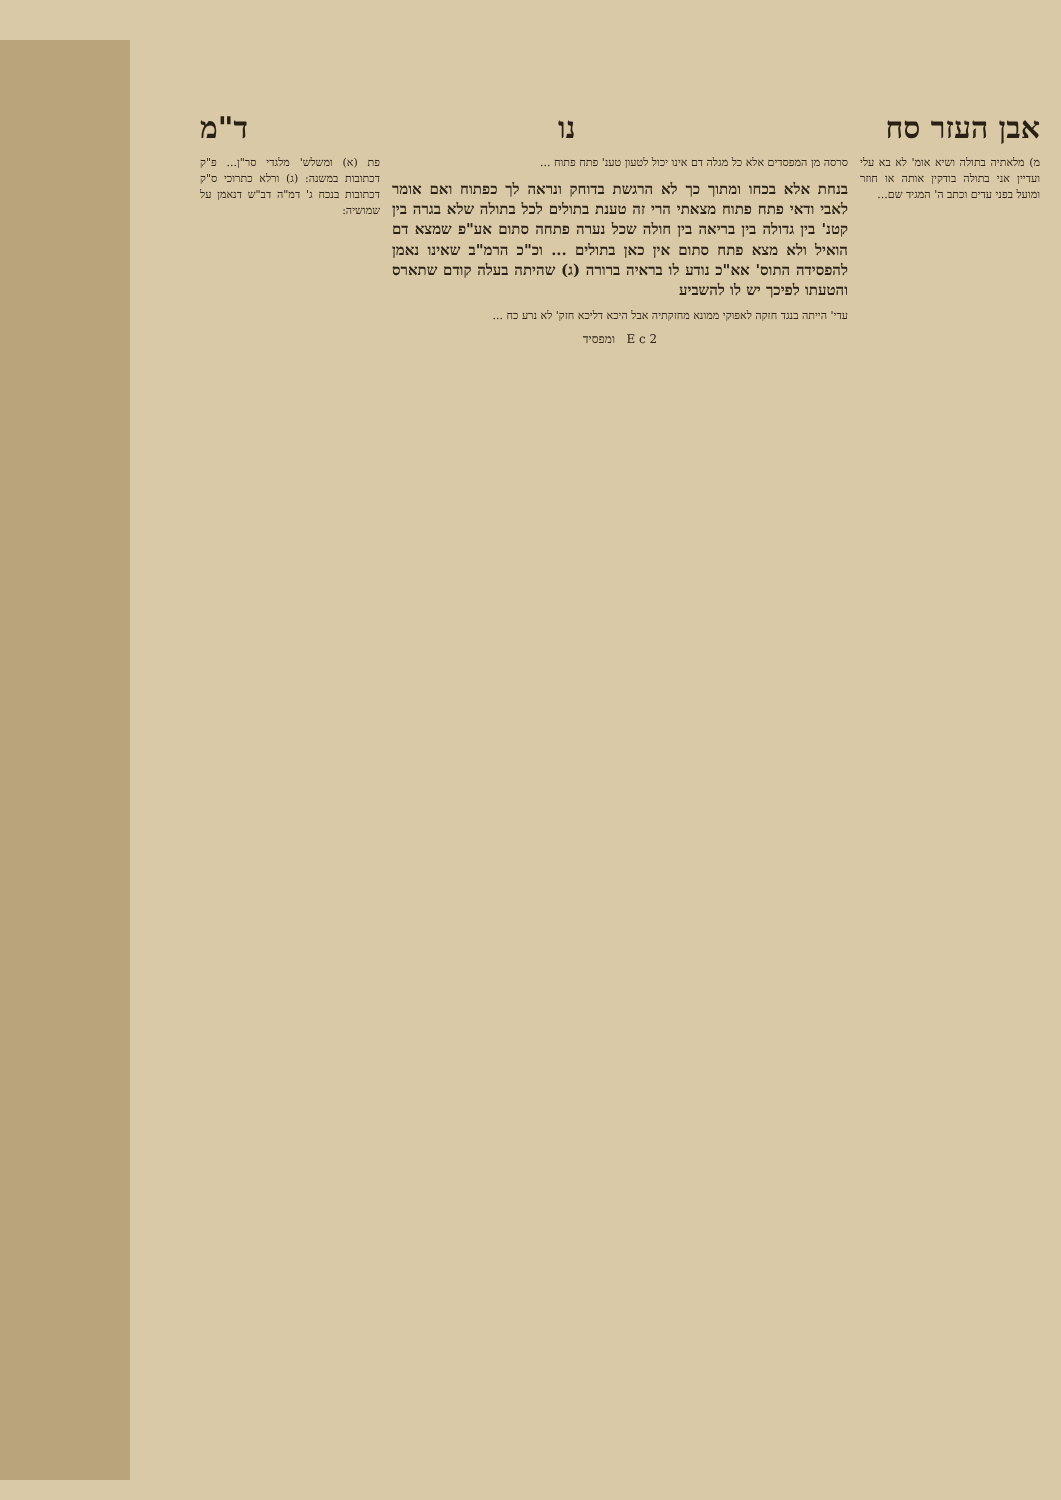אבן העזר סח נו ד"מ
מ) מלאתיה בתולה ושיא אומ' לא בא עלי ועדיין אני בתולה בודקין אותה או חוזר ומועל בפני עדים וכתב ה' המגיד שם...
סרסה מן המפסדים אלא כל מגלה דם אינו יכול לטעון טענ' פתח פתוח ...
בנחת אלא בכחו ומתוך כך לא הרגשת בדוחק ונראה לך כפתוח ואם אומר לאבי ודאי פתח פתוח מצאתי הרי זה טענת בתולים לכל בתולה שלא בגרה בין קטנ' בין גדולה בין בריאה בין חולה שכל נערה פתחה סתום אע"פ שמצא דם הואיל ולא מצא פתח סתום אין כאן בתולים ... וכ"כ הרמ"ב שאינו נאמן להפסידה התוס' אא"כ נודע לו בראיה ברורה (ג) שהיתה בעלה קודם שתארס והטעתו לפיכך יש לו להשביע
עדי' הייתה בנגד חזקה לאפוקי ממונא מחזקתיה אבל היכא דליכא חזק' לא נרע כח ...
פת (א) ומשלש' מלגדי סר"ן... פ"ק דכתובות במשנה: (ג) ורלא כתרוכי ס"ק דכתובות בנכח ג' דמ"ה דב"ש דנאמן על שמושיה:
E c 2 ומפסיד